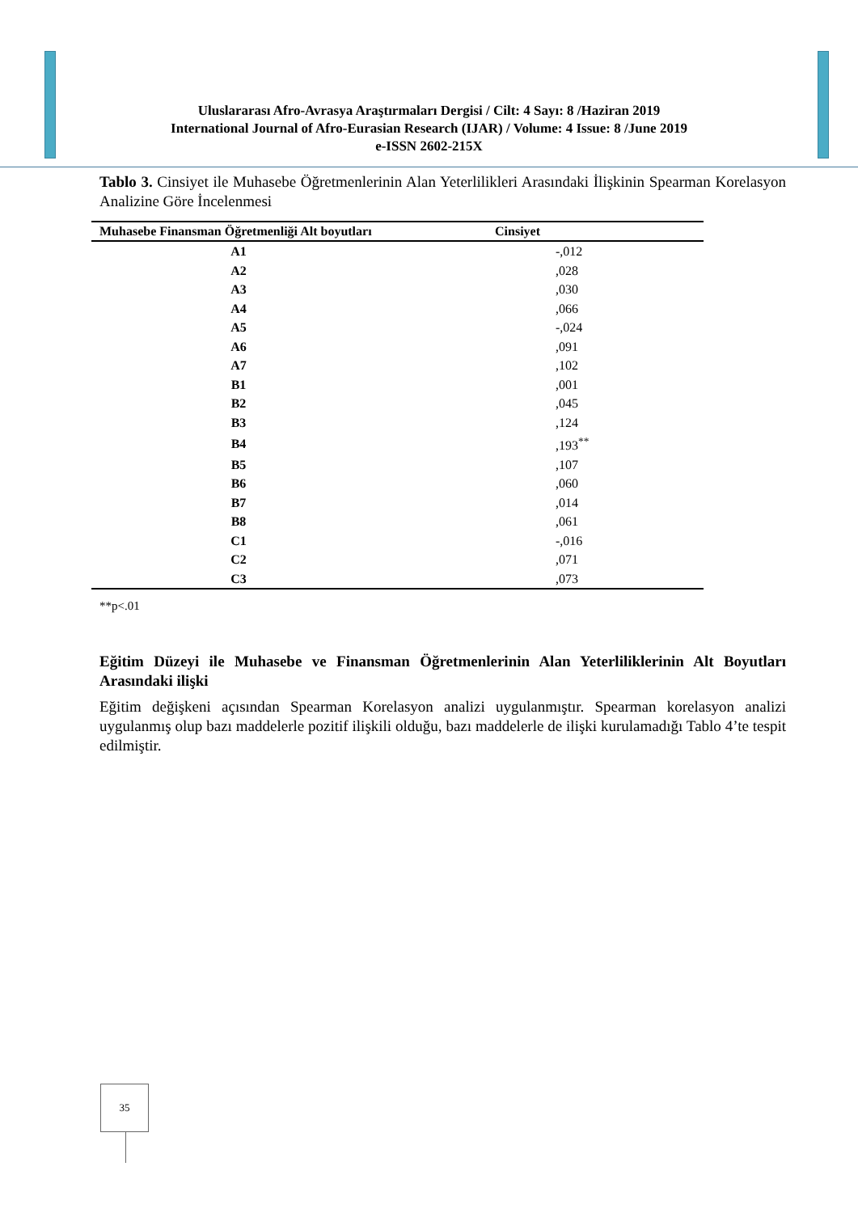Uluslararası Afro-Avrasya Araştırmaları Dergisi / Cilt: 4 Sayı: 8 /Haziran 2019
International Journal of Afro-Eurasian Research (IJAR) / Volume: 4 Issue: 8 /June 2019
e-ISSN 2602-215X
Tablo 3. Cinsiyet ile Muhasebe Öğretmenlerinin Alan Yeterlilikleri Arasındaki İlişkinin Spearman Korelasyon Analizine Göre İncelenmesi
| Muhasebe Finansman Öğretmenliği Alt boyutları | Cinsiyet |
| --- | --- |
| A1 | -,012 |
| A2 | ,028 |
| A3 | ,030 |
| A4 | ,066 |
| A5 | -,024 |
| A6 | ,091 |
| A7 | ,102 |
| B1 | ,001 |
| B2 | ,045 |
| B3 | ,124 |
| B4 | ,193<sup>**</sup> |
| B5 | ,107 |
| B6 | ,060 |
| B7 | ,014 |
| B8 | ,061 |
| C1 | -,016 |
| C2 | ,071 |
| C3 | ,073 |
**p<.01
Eğitim Düzeyi ile Muhasebe ve Finansman Öğretmenlerinin Alan Yeterliliklerinin Alt Boyutları Arasındaki ilişki
Eğitim değişkeni açısından Spearman Korelasyon analizi uygulanmıştır. Spearman korelasyon analizi uygulanmış olup bazı maddelerle pozitif ilişkili olduğu, bazı maddelerle de ilişki kurulamadığı Tablo 4’te tespit edilmiştir.
35